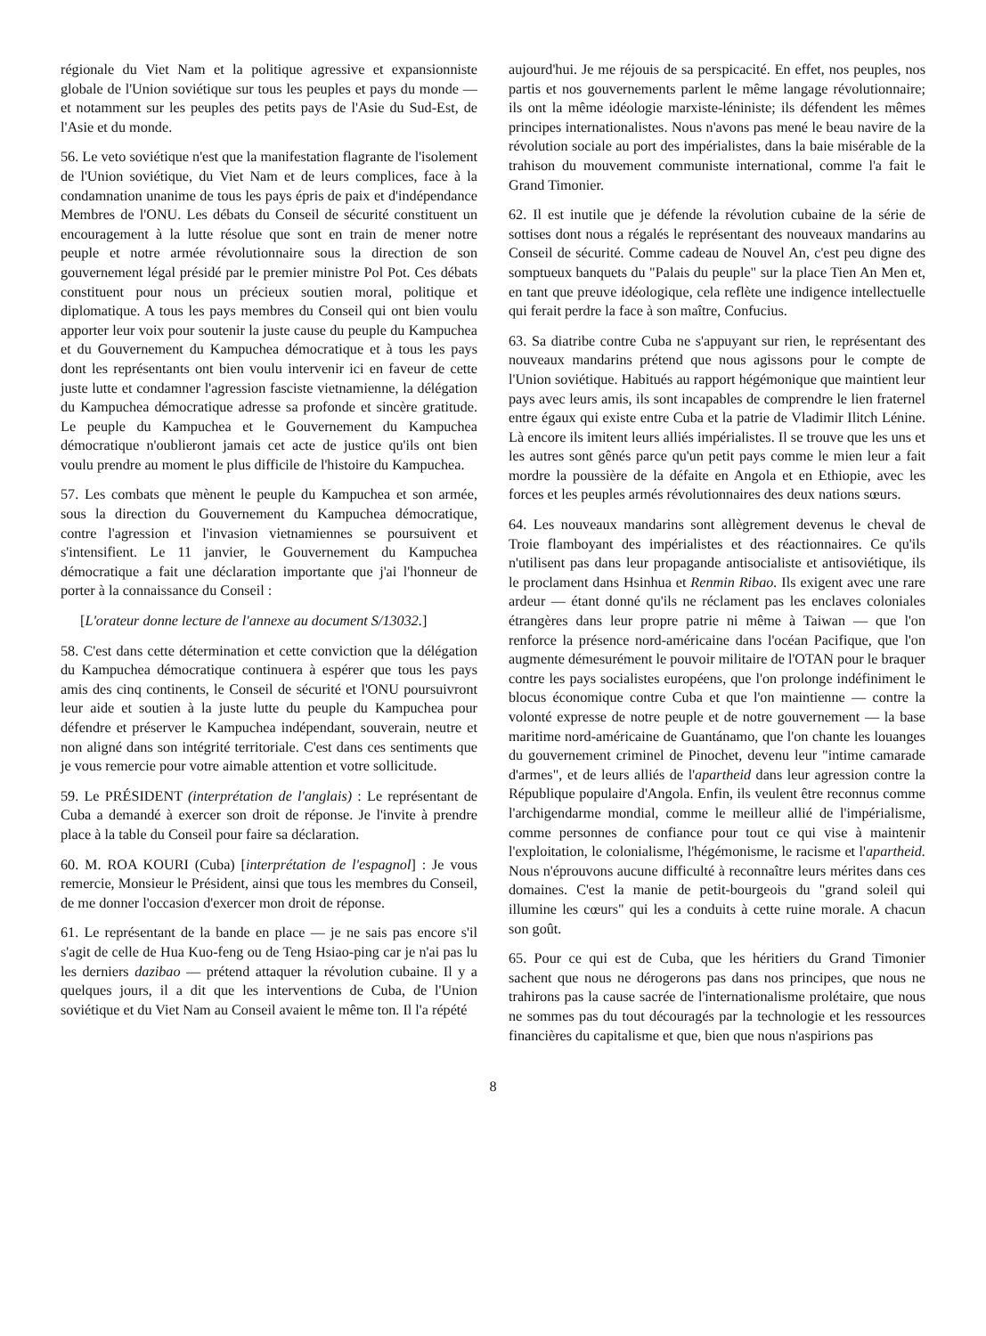régionale du Viet Nam et la politique agressive et expansionniste globale de l'Union soviétique sur tous les peuples et pays du monde — et notamment sur les peuples des petits pays de l'Asie du Sud-Est, de l'Asie et du monde.
56. Le veto soviétique n'est que la manifestation flagrante de l'isolement de l'Union soviétique, du Viet Nam et de leurs complices, face à la condamnation unanime de tous les pays épris de paix et d'indépendance Membres de l'ONU. Les débats du Conseil de sécurité constituent un encouragement à la lutte résolue que sont en train de mener notre peuple et notre armée révolutionnaire sous la direction de son gouvernement légal présidé par le premier ministre Pol Pot. Ces débats constituent pour nous un précieux soutien moral, politique et diplomatique. A tous les pays membres du Conseil qui ont bien voulu apporter leur voix pour soutenir la juste cause du peuple du Kampuchea et du Gouvernement du Kampuchea démocratique et à tous les pays dont les représentants ont bien voulu intervenir ici en faveur de cette juste lutte et condamner l'agression fasciste vietnamienne, la délégation du Kampuchea démocratique adresse sa profonde et sincère gratitude. Le peuple du Kampuchea et le Gouvernement du Kampuchea démocratique n'oublieront jamais cet acte de justice qu'ils ont bien voulu prendre au moment le plus difficile de l'histoire du Kampuchea.
57. Les combats que mènent le peuple du Kampuchea et son armée, sous la direction du Gouvernement du Kampuchea démocratique, contre l'agression et l'invasion vietnamiennes se poursuivent et s'intensifient. Le 11 janvier, le Gouvernement du Kampuchea démocratique a fait une déclaration importante que j'ai l'honneur de porter à la connaissance du Conseil :
[L'orateur donne lecture de l'annexe au document S/13032.]
58. C'est dans cette détermination et cette conviction que la délégation du Kampuchea démocratique continuera à espérer que tous les pays amis des cinq continents, le Conseil de sécurité et l'ONU poursuivront leur aide et soutien à la juste lutte du peuple du Kampuchea pour défendre et préserver le Kampuchea indépendant, souverain, neutre et non aligné dans son intégrité territoriale. C'est dans ces sentiments que je vous remercie pour votre aimable attention et votre sollicitude.
59. Le PRÉSIDENT (interprétation de l'anglais) : Le représentant de Cuba a demandé à exercer son droit de réponse. Je l'invite à prendre place à la table du Conseil pour faire sa déclaration.
60. M. ROA KOURI (Cuba) [interprétation de l'espagnol] : Je vous remercie, Monsieur le Président, ainsi que tous les membres du Conseil, de me donner l'occasion d'exercer mon droit de réponse.
61. Le représentant de la bande en place — je ne sais pas encore s'il s'agit de celle de Hua Kuo-feng ou de Teng Hsiao-ping car je n'ai pas lu les derniers dazibao — prétend attaquer la révolution cubaine. Il y a quelques jours, il a dit que les interventions de Cuba, de l'Union soviétique et du Viet Nam au Conseil avaient le même ton. Il l'a répété
aujourd'hui. Je me réjouis de sa perspicacité. En effet, nos peuples, nos partis et nos gouvernements parlent le même langage révolutionnaire; ils ont la même idéologie marxiste-léniniste; ils défendent les mêmes principes internationalistes. Nous n'avons pas mené le beau navire de la révolution sociale au port des impérialistes, dans la baie misérable de la trahison du mouvement communiste international, comme l'a fait le Grand Timonier.
62. Il est inutile que je défende la révolution cubaine de la série de sottises dont nous a régalés le représentant des nouveaux mandarins au Conseil de sécurité. Comme cadeau de Nouvel An, c'est peu digne des somptueux banquets du "Palais du peuple" sur la place Tien An Men et, en tant que preuve idéologique, cela reflète une indigence intellectuelle qui ferait perdre la face à son maître, Confucius.
63. Sa diatribe contre Cuba ne s'appuyant sur rien, le représentant des nouveaux mandarins prétend que nous agissons pour le compte de l'Union soviétique. Habitués au rapport hégémonique que maintient leur pays avec leurs amis, ils sont incapables de comprendre le lien fraternel entre égaux qui existe entre Cuba et la patrie de Vladimir Ilitch Lénine. Là encore ils imitent leurs alliés impérialistes. Il se trouve que les uns et les autres sont gênés parce qu'un petit pays comme le mien leur a fait mordre la poussière de la défaite en Angola et en Ethiopie, avec les forces et les peuples armés révolutionnaires des deux nations sœurs.
64. Les nouveaux mandarins sont allègrement devenus le cheval de Troie flamboyant des impérialistes et des réactionnaires. Ce qu'ils n'utilisent pas dans leur propagande antisocialiste et antisoviétique, ils le proclament dans Hsinhua et Renmin Ribao. Ils exigent avec une rare ardeur — étant donné qu'ils ne réclament pas les enclaves coloniales étrangères dans leur propre patrie ni même à Taiwan — que l'on renforce la présence nord-américaine dans l'océan Pacifique, que l'on augmente démesurément le pouvoir militaire de l'OTAN pour le braquer contre les pays socialistes européens, que l'on prolonge indéfiniment le blocus économique contre Cuba et que l'on maintienne — contre la volonté expresse de notre peuple et de notre gouvernement — la base maritime nord-américaine de Guantánamo, que l'on chante les louanges du gouvernement criminel de Pinochet, devenu leur "intime camarade d'armes", et de leurs alliés de l'apartheid dans leur agression contre la République populaire d'Angola. Enfin, ils veulent être reconnus comme l'archigendarme mondial, comme le meilleur allié de l'impérialisme, comme personnes de confiance pour tout ce qui vise à maintenir l'exploitation, le colonialisme, l'hégémonisme, le racisme et l'apartheid. Nous n'éprouvons aucune difficulté à reconnaître leurs mérites dans ces domaines. C'est la manie de petit-bourgeois du "grand soleil qui illumine les cœurs" qui les a conduits à cette ruine morale. A chacun son goût.
65. Pour ce qui est de Cuba, que les héritiers du Grand Timonier sachent que nous ne dérogerons pas dans nos principes, que nous ne trahirons pas la cause sacrée de l'internationalisme prolétaire, que nous ne sommes pas du tout découragés par la technologie et les ressources financières du capitalisme et que, bien que nous n'aspirions pas
8